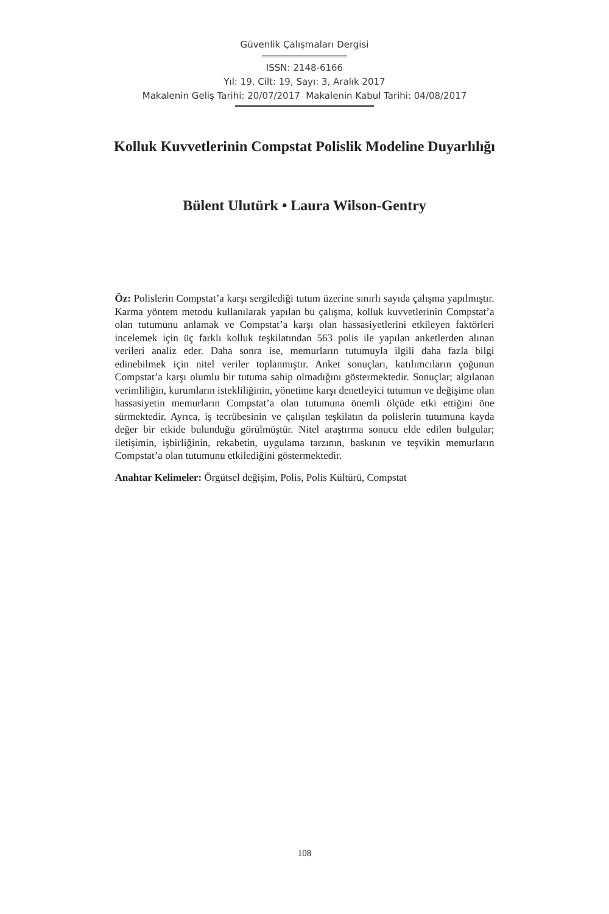Güvenlik Çalışmaları Dergisi
ISSN: 2148-6166
Yıl: 19, Cilt: 19, Sayı: 3, Aralık 2017
Makalenin Geliş Tarihi: 20/07/2017 Makalenin Kabul Tarihi: 04/08/2017
Kolluk Kuvvetlerinin Compstat Polislik Modeline Duyarlılığı
Bülent Ulutürk • Laura Wilson-Gentry
Öz: Polislerin Compstat’a karşı sergilediği tutum üzerine sınırlı sayıda çalışma yapılmıştır. Karma yöntem metodu kullanılarak yapılan bu çalışma, kolluk kuvvetlerinin Compstat’a olan tutumunu anlamak ve Compstat’a karşı olan hassasiyetlerini etkileyen faktörleri incelemek için üç farklı kolluk teşkilatından 563 polis ile yapılan anketlerden alınan verileri analiz eder. Daha sonra ise, memurların tutumuyla ilgili daha fazla bilgi edinebilmek için nitel veriler toplanmıştır. Anket sonuçları, katılımcıların çoğunun Compstat’a karşı olumlu bir tutuma sahip olmadığını göstermektedir. Sonuçlar; algılanan verimliliğin, kurumların istekliliğinin, yönetime karşı denetleyici tutumun ve değişime olan hassasiyetin memurların Compstat’a olan tutumuna önemli ölçüde etki ettiğini öne sürmektedir. Ayrıca, iş tecrübesinin ve çalışılan teşkilatın da polislerin tutumuna kayda değer bir etkide bulunduğu görülmüştür. Nitel araştırma sonucu elde edilen bulgular; iletişimin, işbirliğinin, rekabetin, uygulama tarzının, baskının ve teşvikin memurların Compstat’a olan tutumunu etkilediğini göstermektedir.
Anahtar Kelimeler: Örgütsel değişim, Polis, Polis Kültürü, Compstat
108